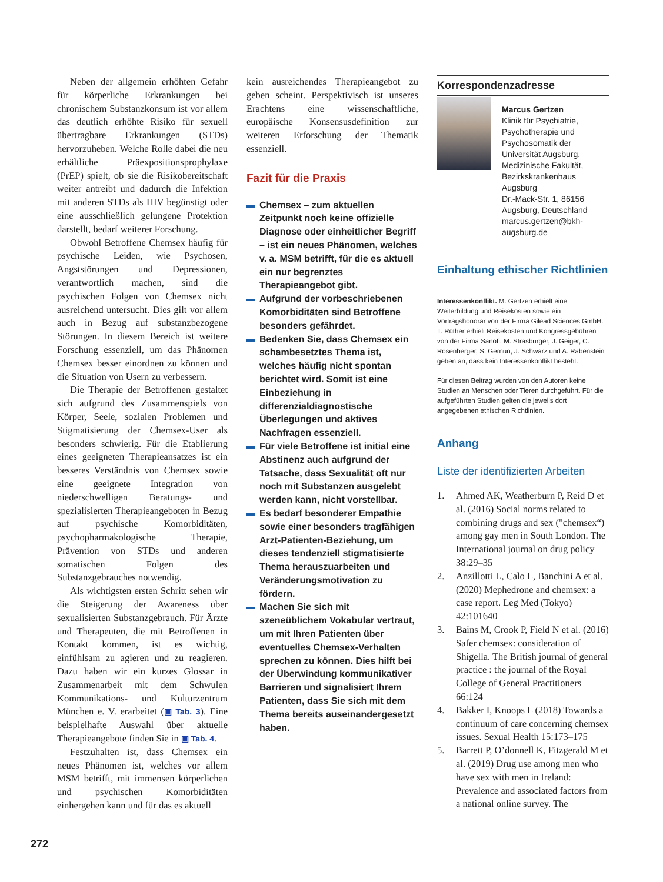Neben der allgemein erhöhten Gefahr für körperliche Erkrankungen bei chronischem Substanzkonsum ist vor allem das deutlich erhöhte Risiko für sexuell übertragbare Erkrankungen (STDs) hervorzuheben. Welche Rolle dabei die neu erhältliche Präexpositionsprophylaxe (PrEP) spielt, ob sie die Risikobereitschaft weiter antreibt und dadurch die Infektion mit anderen STDs als HIV begünstigt oder eine ausschließlich gelungene Protektion darstellt, bedarf weiterer Forschung.
Obwohl Betroffene Chemsex häufig für psychische Leiden, wie Psychosen, Angststörungen und Depressionen, verantwortlich machen, sind die psychischen Folgen von Chemsex nicht ausreichend untersucht. Dies gilt vor allem auch in Bezug auf substanzbezogene Störungen. In diesem Bereich ist weitere Forschung essenziell, um das Phänomen Chemsex besser einordnen zu können und die Situation von Usern zu verbessern.
Die Therapie der Betroffenen gestaltet sich aufgrund des Zusammenspiels von Körper, Seele, sozialen Problemen und Stigmatisierung der Chemsex-User als besonders schwierig. Für die Etablierung eines geeigneten Therapieansatzes ist ein besseres Verständnis von Chemsex sowie eine geeignete Integration von niederschwelligen Beratungs- und spezialisierten Therapieangeboten in Bezug auf psychische Komorbiditäten, psychopharmakologische Therapie, Prävention von STDs und anderen somatischen Folgen des Substanzgebrauches notwendig.
Als wichtigsten ersten Schritt sehen wir die Steigerung der Awareness über sexualisierten Substanzgebrauch. Für Ärzte und Therapeuten, die mit Betroffenen in Kontakt kommen, ist es wichtig, einfühlsam zu agieren und zu reagieren. Dazu haben wir ein kurzes Glossar in Zusammenarbeit mit dem Schwulen Kommunikations- und Kulturzentrum München e. V. erarbeitet (▣ Tab. 3). Eine beispielhafte Auswahl über aktuelle Therapieangebote finden Sie in ▣ Tab. 4.
Festzuhalten ist, dass Chemsex ein neues Phänomen ist, welches vor allem MSM betrifft, mit immensen körperlichen und psychischen Komorbiditäten einhergehen kann und für das es aktuell
kein ausreichendes Therapieangebot zu geben scheint. Perspektivisch ist unseres Erachtens eine wissenschaftliche, europäische Konsensusdefinition zur weiteren Erforschung der Thematik essenziell.
Fazit für die Praxis
Chemsex – zum aktuellen Zeitpunkt noch keine offizielle Diagnose oder einheitlicher Begriff – ist ein neues Phänomen, welches v. a. MSM betrifft, für die es aktuell ein nur begrenztes Therapieangebot gibt.
Aufgrund der vorbeschriebenen Komorbiditäten sind Betroffene besonders gefährdet.
Bedenken Sie, dass Chemsex ein schambesetztes Thema ist, welches häufig nicht spontan berichtet wird. Somit ist eine Einbeziehung in differenzialdiagnostische Überlegungen und aktives Nachfragen essenziell.
Für viele Betroffene ist initial eine Abstinenz auch aufgrund der Tatsache, dass Sexualität oft nur noch mit Substanzen ausgelebt werden kann, nicht vorstellbar.
Es bedarf besonderer Empathie sowie einer besonders tragfähigen Arzt-Patienten-Beziehung, um dieses tendenziell stigmatisierte Thema herauszuarbeiten und Veränderungsmotivation zu fördern.
Machen Sie sich mit szeneüblichem Vokabular vertraut, um mit Ihren Patienten über eventuelles Chemsex-Verhalten sprechen zu können. Dies hilft bei der Überwindung kommunikativer Barrieren und signalisiert Ihrem Patienten, dass Sie sich mit dem Thema bereits auseinandergesetzt haben.
Korrespondenzadresse
Marcus Gertzen
Klinik für Psychiatrie, Psychotherapie und Psychosomatik der Universität Augsburg, Medizinische Fakultät, Bezirkskrankenhaus Augsburg
Dr.-Mack-Str. 1, 86156 Augsburg, Deutschland
marcus.gertzen@bkh-augsburg.de
Einhaltung ethischer Richtlinien
Interessenkonflikt. M. Gertzen erhielt eine Weiterbildung und Reisekosten sowie ein Vortragshonorar von der Firma Gilead Sciences GmbH. T. Rüther erhielt Reisekosten und Kongressgebühren von der Firma Sanofi. M. Strasburger, J. Geiger, C. Rosenberger, S. Gernun, J. Schwarz und A. Rabenstein geben an, dass kein Interessenkonflikt besteht.
Für diesen Beitrag wurden von den Autoren keine Studien an Menschen oder Tieren durchgeführt. Für die aufgeführten Studien gelten die jeweils dort angegebenen ethischen Richtlinien.
Anhang
Liste der identifizierten Arbeiten
1. Ahmed AK, Weatherburn P, Reid D et al. (2016) Social norms related to combining drugs and sex ("chemsex“) among gay men in South London. The International journal on drug policy 38:29–35
2. Anzillotti L, Calo L, Banchini A et al. (2020) Mephedrone and chemsex: a case report. Leg Med (Tokyo) 42:101640
3. Bains M, Crook P, Field N et al. (2016) Safer chemsex: consideration of Shigella. The British journal of general practice : the journal of the Royal College of General Practitioners 66:124
4. Bakker I, Knoops L (2018) Towards a continuum of care concerning chemsex issues. Sexual Health 15:173–175
5. Barrett P, O’donnell K, Fitzgerald M et al. (2019) Drug use among men who have sex with men in Ireland: Prevalence and associated factors from a national online survey. The
272